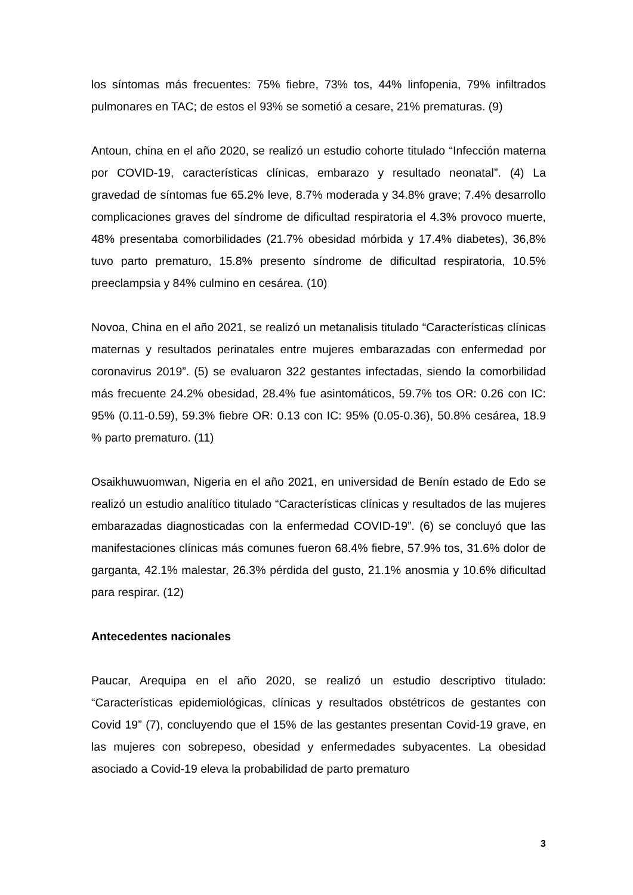los síntomas más frecuentes: 75% fiebre, 73% tos, 44% linfopenia, 79% infiltrados pulmonares en TAC; de estos el 93% se sometió a cesare, 21% prematuras. (9)
Antoun, china en el año 2020, se realizó un estudio cohorte titulado “Infección materna por COVID-19, características clínicas, embarazo y resultado neonatal”. (4) La gravedad de síntomas fue 65.2% leve, 8.7% moderada y 34.8% grave; 7.4% desarrollo complicaciones graves del síndrome de dificultad respiratoria el 4.3% provoco muerte, 48% presentaba comorbilidades (21.7% obesidad mórbida y 17.4% diabetes), 36,8% tuvo parto prematuro, 15.8% presento síndrome de dificultad respiratoria, 10.5% preeclampsia y 84% culmino en cesárea. (10)
Novoa, China en el año 2021, se realizó un metanalisis titulado “Características clínicas maternas y resultados perinatales entre mujeres embarazadas con enfermedad por coronavirus 2019”. (5) se evaluaron 322 gestantes infectadas, siendo la comorbilidad más frecuente 24.2% obesidad, 28.4% fue asintomáticos, 59.7% tos OR: 0.26 con IC: 95% (0.11-0.59), 59.3% fiebre OR: 0.13 con IC: 95% (0.05-0.36), 50.8% cesárea, 18.9 % parto prematuro. (11)
Osaikhuwuomwan, Nigeria en el año 2021, en universidad de Benín estado de Edo se realizó un estudio analítico titulado “Características clínicas y resultados de las mujeres embarazadas diagnosticadas con la enfermedad COVID-19”. (6) se concluyó que las manifestaciones clínicas más comunes fueron 68.4% fiebre, 57.9% tos, 31.6% dolor de garganta, 42.1% malestar, 26.3% pérdida del gusto, 21.1% anosmia y 10.6% dificultad para respirar. (12)
Antecedentes nacionales
Paucar, Arequipa en el año 2020, se realizó un estudio descriptivo titulado: “Características epidemiológicas, clínicas y resultados obstétricos de gestantes con Covid 19” (7), concluyendo que el 15% de las gestantes presentan Covid-19 grave, en las mujeres con sobrepeso, obesidad y enfermedades subyacentes. La obesidad asociado a Covid-19 eleva la probabilidad de parto prematuro
3